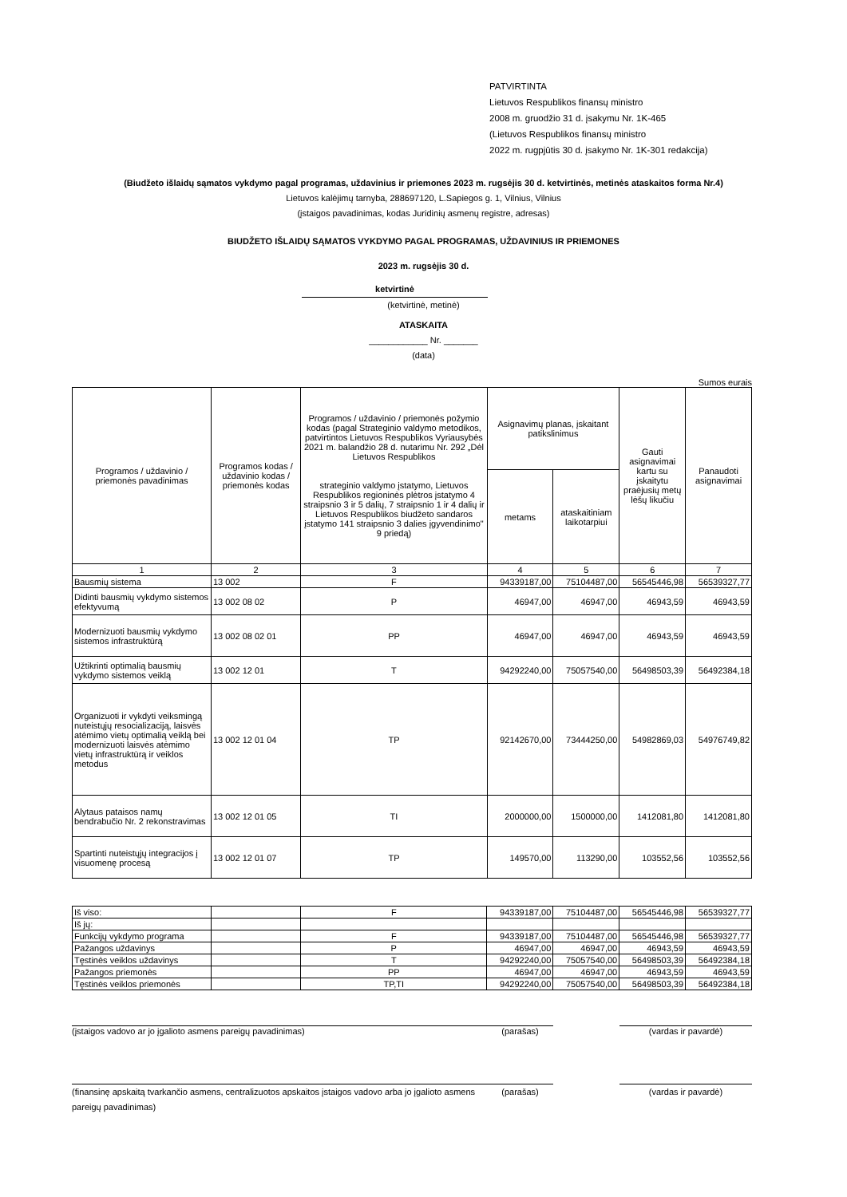PATVIRTINTA
Lietuvos Respublikos finansų ministro
2008 m. gruodžio 31 d. įsakymu Nr. 1K-465
(Lietuvos Respublikos finansų ministro
2022 m. rugpjūtis 30 d. įsakymo Nr. 1K-301 redakcija)
(Biudžeto išlaidų sąmatos vykdymo pagal programas, uždavinius ir priemones 2023 m. rugsėjis 30 d. ketvirtinės, metinės ataskaitos forma Nr.4)
Lietuvos kalėjimų tarnyba, 288697120, L.Sapiegos g. 1, Vilnius, Vilnius
(įstaigos pavadinimas, kodas Juridinių asmenų registre, adresas)
BIUDŽETO IŠLAIDŲ SĄMATOS VYKDYMO PAGAL PROGRAMAS, UŽDAVINIUS IR PRIEMONES
2023 m. rugsėjis 30 d.
ketvirtinė
(ketvirtinė, metinė)
ATASKAITA
____________ Nr. _______
(data)
Sumos eurais
| Programos / uždavinio / priemonės pavadinimas | Programos kodas / uždavinio kodas / priemonės kodas | Programos / uždavinio / priemonės požymio kodas (pagal Strateginio valdymo metodikos, patvirtintos Lietuvos Respublikos Vyriausybės 2021 m. balandžio 28 d. nutarimu Nr. 292 „Dėl Lietuvos Respublikos strateginio valdymo įstatymo, Lietuvos Respublikos regioninės plėtros įstatymo 4 straipsnio 3 ir 5 dalių, 7 straipsnio 1 ir 4 dalių ir Lietuvos Respublikos biudžeto sandaros įstatymo 141 straipsnio 3 dalies įgyvendinimo" 9 priedą) | Asignavimų planas, įskaitant patikslinimus | | Gauti asignavimai kartu su įskaitytu praėjusių metų lėšų likučiu | Panaudoti asignavimai |
| --- | --- | --- | --- | --- | --- | --- |
| | | | metams | ataskaitiniam laikotarpiui | | |
| 1 | 2 | 3 | 4 | 5 | 6 | 7 |
| Bausmių sistema | 13 002 | F | 94339187,00 | 75104487,00 | 56545446,98 | 56539327,77 |
| Didinti bausmių vykdymo sistemos efektyvumą | 13 002 08 02 | P | 46947,00 | 46947,00 | 46943,59 | 46943,59 |
| Modernizuoti bausmių vykdymo sistemos infrastruktūrą | 13 002 08 02 01 | PP | 46947,00 | 46947,00 | 46943,59 | 46943,59 |
| Užtikrinti optimalią bausmių vykdymo sistemos veiklą | 13 002 12 01 | T | 94292240,00 | 75057540,00 | 56498503,39 | 56492384,18 |
| Organizuoti ir vykdyti veiksmingą nuteistųjų resocializaciją, laisvės atėmimo vietų optimalią veiklą bei modernizuoti laisvės atėmimo vietų infrastruktūrą ir veiklos metodus | 13 002 12 01 04 | TP | 92142670,00 | 73444250,00 | 54982869,03 | 54976749,82 |
| Alytaus pataisos namų bendrabučio Nr. 2 rekonstravimas | 13 002 12 01 05 | TI | 2000000,00 | 1500000,00 | 1412081,80 | 1412081,80 |
| Spartinti nuteistųjų integracijos į visuomenę procesą | 13 002 12 01 07 | TP | 149570,00 | 113290,00 | 103552,56 | 103552,56 |
| Iš viso: | | F | 94339187,00 | 75104487,00 | 56545446,98 | 56539327,77 |
| Iš jų: | | | | | | |
| Funkcijų vykdymo programa | | F | 94339187,00 | 75104487,00 | 56545446,98 | 56539327,77 |
| Pažangos uždavinys | | P | 46947,00 | 46947,00 | 46943,59 | 46943,59 |
| Tęstinės veiklos uždavinys | | T | 94292240,00 | 75057540,00 | 56498503,39 | 56492384,18 |
| Pažangos priemonės | | PP | 46947,00 | 46947,00 | 46943,59 | 46943,59 |
| Tęstinės veiklos priemonės | | TP,TI | 94292240,00 | 75057540,00 | 56498503,39 | 56492384,18 |
(įstaigos vadovo ar jo įgalioto asmens pareigų pavadinimas) (parašas) (vardas ir pavardė)
(finansinę apskaitą tvarkančio asmens, centralizuotos apskaitos įstaigos vadovo arba jo įgalioto asmens pareigų pavadinimas)
(parašas) (vardas ir pavardė)